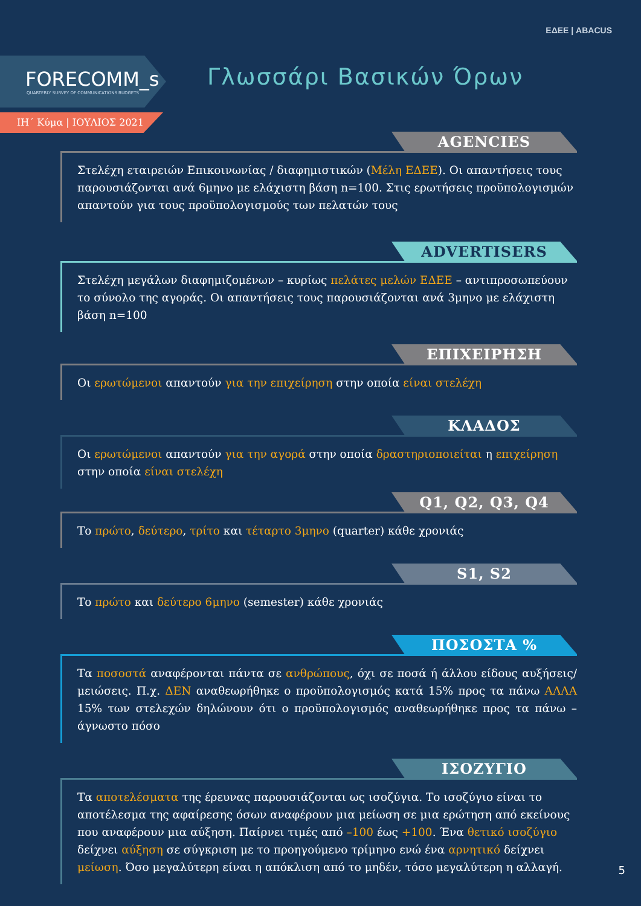ΕΔΕΕ | ABACUS
FORECOMM_s
QUARTERLY SURVEY OF COMMUNICATIONS BUDGETS
ΙΗ΄ Κύμα | ΙΟΥΛΙΟΣ 2021
Γλωσσάρι Βασικών Όρων
AGENCIES
Στελέχη εταιρειών Επικοινωνίας / διαφημιστικών (Μέλη ΕΔΕΕ). Οι απαντήσεις τους παρουσιάζονται ανά 6μηνο με ελάχιστη βάση n=100. Στις ερωτήσεις προϋπολογισμών απαντούν για τους προϋπολογισμούς των πελατών τους
ADVERTISERS
Στελέχη μεγάλων διαφημιζομένων – κυρίως πελάτες μελών ΕΔΕΕ – αντιπροσωπεύουν το σύνολο της αγοράς. Οι απαντήσεις τους παρουσιάζονται ανά 3μηνο με ελάχιστη βάση n=100
ΕΠΙΧΕΙΡΗΣΗ
Οι ερωτώμενοι απαντούν για την επιχείρηση στην οποία είναι στελέχη
ΚΛΑΔΟΣ
Οι ερωτώμενοι απαντούν για την αγορά στην οποία δραστηριοποιείται η επιχείρηση στην οποία είναι στελέχη
Q1, Q2, Q3, Q4
Το πρώτο, δεύτερο, τρίτο και τέταρτο 3μηνο (quarter) κάθε χρονιάς
S1, S2
Το πρώτο και δεύτερο 6μηνο (semester) κάθε χρονιάς
ΠΟΣΟΣΤΑ %
Τα ποσοστά αναφέρονται πάντα σε ανθρώπους, όχι σε ποσά ή άλλου είδους αυξήσεις/μειώσεις. Π.χ. ΔΕΝ αναθεωρήθηκε ο προϋπολογισμός κατά 15% προς τα πάνω ΑΛΛΑ 15% των στελεχών δηλώνουν ότι ο προϋπολογισμός αναθεωρήθηκε προς τα πάνω – άγνωστο πόσο
ΙΣΟΖΥΓΙΟ
Τα αποτελέσματα της έρευνας παρουσιάζονται ως ισοζύγια. Το ισοζύγιο είναι το αποτέλεσμα της αφαίρεσης όσων αναφέρουν μια μείωση σε μια ερώτηση από εκείνους που αναφέρουν μια αύξηση. Παίρνει τιμές από –100 έως +100. Ένα θετικό ισοζύγιο δείχνει αύξηση σε σύγκριση με το προηγούμενο τρίμηνο ενώ ένα αρνητικό δείχνει μείωση. Όσο μεγαλύτερη είναι η απόκλιση από το μηδέν, τόσο μεγαλύτερη η αλλαγή.
5